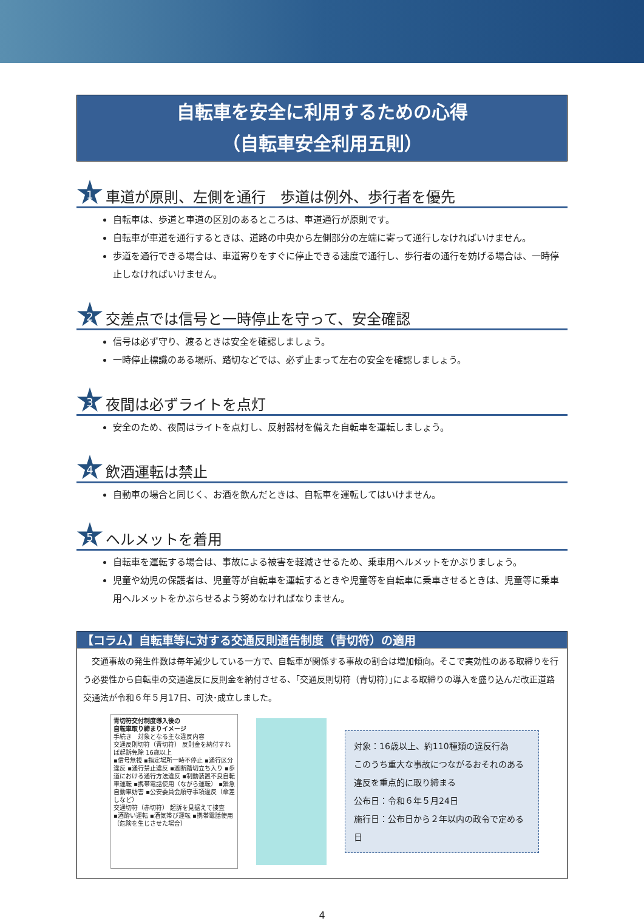自転車を安全に利用するための心得
（自転車安全利用五則）
1
車道が原則、左側を通行　歩道は例外、歩行者を優先
自転車は、歩道と車道の区別のあるところは、車道通行が原則です。
自転車が車道を通行するときは、道路の中央から左側部分の左端に寄って通行しなければいけません。
歩道を通行できる場合は、車道寄りをすぐに停止できる速度で通行し、歩行者の通行を妨げる場合は、一時停止しなければいけません。
2
交差点では信号と一時停止を守って、安全確認
信号は必ず守り、渡るときは安全を確認しましょう。
一時停止標識のある場所、踏切などでは、必ず止まって左右の安全を確認しましょう。
3
夜間は必ずライトを点灯
安全のため、夜間はライトを点灯し、反射器材を備えた自転車を運転しましょう。
4
飲酒運転は禁止
自動車の場合と同じく、お酒を飲んだときは、自転車を運転してはいけません。
5
ヘルメットを着用
自転車を運転する場合は、事故による被害を軽減させるため、乗車用ヘルメットをかぶりましょう。
児童や幼児の保護者は、児童等が自転車を運転するときや児童等を自転車に乗車させるときは、児童等に乗車用ヘルメットをかぶらせるよう努めなければなりません。
【コラム】自転車等に対する交通反則通告制度（青切符）の適用
　交通事故の発生件数は毎年減少している一方で、自転車が関係する事故の割合は増加傾向。そこで実効性のある取締りを行う必要性から自転車の交通違反に反則金を納付させる、｢交通反則切符（青切符）｣による取締りの導入を盛り込んだ改正道路交通法が令和６年５月17日、可決･成立しました。
青切符交付制度導入後の
自転車取り締まりイメージ
手続き　対象となる主な違反内容
交通反則切符（青切符） 反則金を納付すれば起訴免除 16歳以上
▪信号無視 ▪指定場所一時不停止 ▪通行区分違反 ▪通行禁止違反 ▪遮断踏切立ち入り ▪歩道における通行方法違反 ▪制動装置不良自転車運転 ▪携帯電話使用（ながら運転） ▪緊急自動車妨害 ▪公安委員会順守事項違反（傘差しなど）
交通切符（赤切符） 起訴を見据えて捜査
▪酒酔い運転 ▪酒気帯び運転 ▪携帯電話使用（危険を生じさせた場合）
対象：16歳以上、約110種類の違反行為
このうち重大な事故につながるおそれのある違反を重点的に取り締まる
公布日：令和６年５月24日
施行日：公布日から２年以内の政令で定める日
4